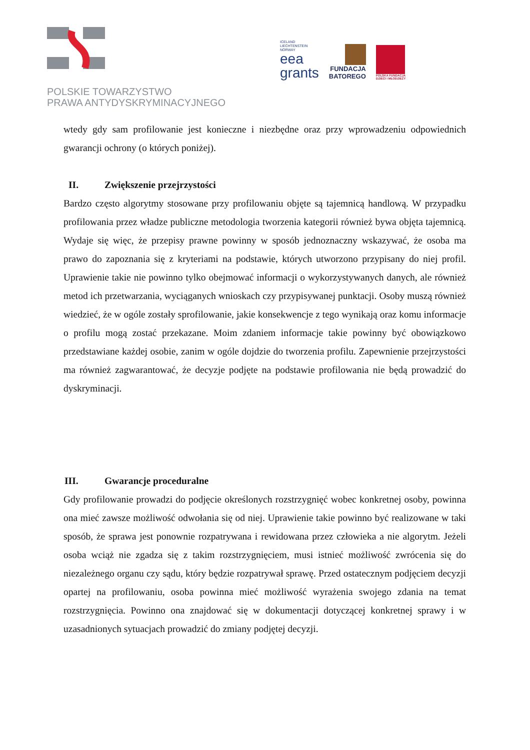POLSKIE TOWARZYSTWO
PRAWA ANTYDYSKRYMINACYJNEGO
ICELAND
LIECHTENSTEIN
NORWAY
eea
grants
FUNDACJA
BATOREGO
POLSKA FUNDACJA
DZIECI I MŁODZIEŻY
wtedy gdy sam profilowanie jest konieczne i niezbędne oraz przy wprowadzeniu odpowiednich gwarancji ochrony (o których poniżej).
II. Zwiększenie przejrzystości
Bardzo często algorytmy stosowane przy profilowaniu objęte są tajemnicą handlową. W przypadku profilowania przez władze publiczne metodologia tworzenia kategorii również bywa objęta tajemnicą. Wydaje się więc, że przepisy prawne powinny w sposób jednoznaczny wskazywać, że osoba ma prawo do zapoznania się z kryteriami na podstawie, których utworzono przypisany do niej profil. Uprawienie takie nie powinno tylko obejmować informacji o wykorzystywanych danych, ale również metod ich przetwarzania, wyciąganych wnioskach czy przypisywanej punktacji. Osoby muszą również wiedzieć, że w ogóle zostały sprofilowanie, jakie konsekwencje z tego wynikają oraz komu informacje o profilu mogą zostać przekazane. Moim zdaniem informacje takie powinny być obowiązkowo przedstawiane każdej osobie, zanim w ogóle dojdzie do tworzenia profilu. Zapewnienie przejrzystości ma również zagwarantować, że decyzje podjęte na podstawie profilowania nie będą prowadzić do dyskryminacji.
III. Gwarancje proceduralne
Gdy profilowanie prowadzi do podjęcie określonych rozstrzygnięć wobec konkretnej osoby, powinna ona mieć zawsze możliwość odwołania się od niej. Uprawienie takie powinno być realizowane w taki sposób, że sprawa jest ponownie rozpatrywana i rewidowana przez człowieka a nie algorytm. Jeżeli osoba wciąż nie zgadza się z takim rozstrzygnięciem, musi istnieć możliwość zwrócenia się do niezależnego organu czy sądu, który będzie rozpatrywał sprawę. Przed ostatecznym podjęciem decyzji opartej na profilowaniu, osoba powinna mieć możliwość wyrażenia swojego zdania na temat rozstrzygnięcia. Powinno ona znajdować się w dokumentacji dotyczącej konkretnej sprawy i w uzasadnionych sytuacjach prowadzić do zmiany podjętej decyzji.